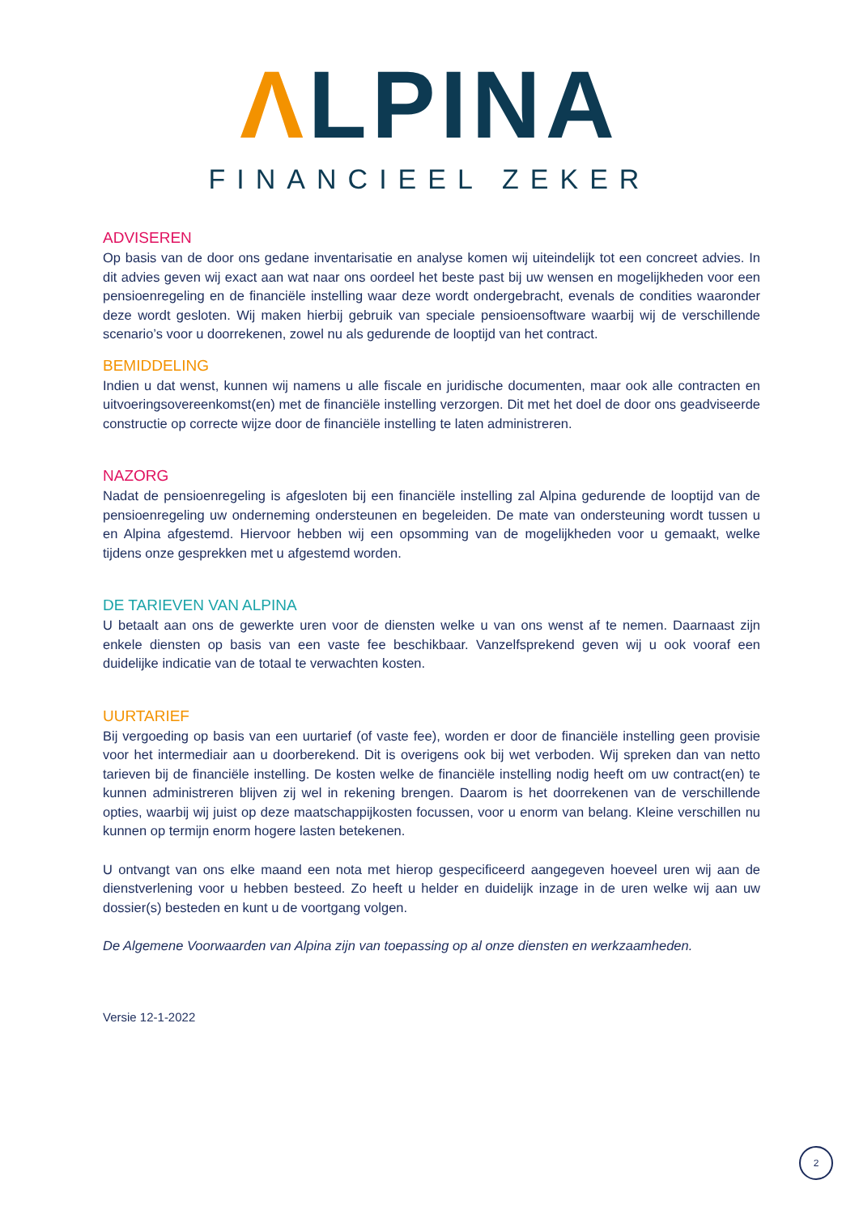ΛLPINA
FINANCIEEL ZEKER
ADVISEREN
Op basis van de door ons gedane inventarisatie en analyse komen wij uiteindelijk tot een concreet advies. In dit advies geven wij exact aan wat naar ons oordeel het beste past bij uw wensen en mogelijkheden voor een pensioenregeling en de financiële instelling waar deze wordt ondergebracht, evenals de condities waaronder deze wordt gesloten. Wij maken hierbij gebruik van speciale pensioensoftware waarbij wij de verschillende scenario’s voor u doorrekenen, zowel nu als gedurende de looptijd van het contract.
BEMIDDELING
Indien u dat wenst, kunnen wij namens u alle fiscale en juridische documenten, maar ook alle contracten en uitvoeringsovereenkomst(en) met de financiële instelling verzorgen. Dit met het doel de door ons geadviseerde constructie op correcte wijze door de financiële instelling te laten administreren.
NAZORG
Nadat de pensioenregeling is afgesloten bij een financiële instelling zal Alpina gedurende de looptijd van de pensioenregeling uw onderneming ondersteunen en begeleiden. De mate van ondersteuning wordt tussen u en Alpina afgestemd. Hiervoor hebben wij een opsomming van de mogelijkheden voor u gemaakt, welke tijdens onze gesprekken met u afgestemd worden.
DE TARIEVEN VAN ALPINA
U betaalt aan ons de gewerkte uren voor de diensten welke u van ons wenst af te nemen. Daarnaast zijn enkele diensten op basis van een vaste fee beschikbaar. Vanzelfsprekend geven wij u ook vooraf een duidelijke indicatie van de totaal te verwachten kosten.
UURTARIEF
Bij vergoeding op basis van een uurtarief (of vaste fee), worden er door de financiële instelling geen provisie voor het intermediair aan u doorberekend. Dit is overigens ook bij wet verboden. Wij spreken dan van netto tarieven bij de financiële instelling. De kosten welke de financiële instelling nodig heeft om uw contract(en) te kunnen administreren blijven zij wel in rekening brengen. Daarom is het doorrekenen van de verschillende opties, waarbij wij juist op deze maatschappijkosten focussen, voor u enorm van belang. Kleine verschillen nu kunnen op termijn enorm hogere lasten betekenen.
U ontvangt van ons elke maand een nota met hierop gespecificeerd aangegeven hoeveel uren wij aan de dienstverlening voor u hebben besteed. Zo heeft u helder en duidelijk inzage in de uren welke wij aan uw dossier(s) besteden en kunt u de voortgang volgen.
De Algemene Voorwaarden van Alpina zijn van toepassing op al onze diensten en werkzaamheden.
Versie 12-1-2022
2